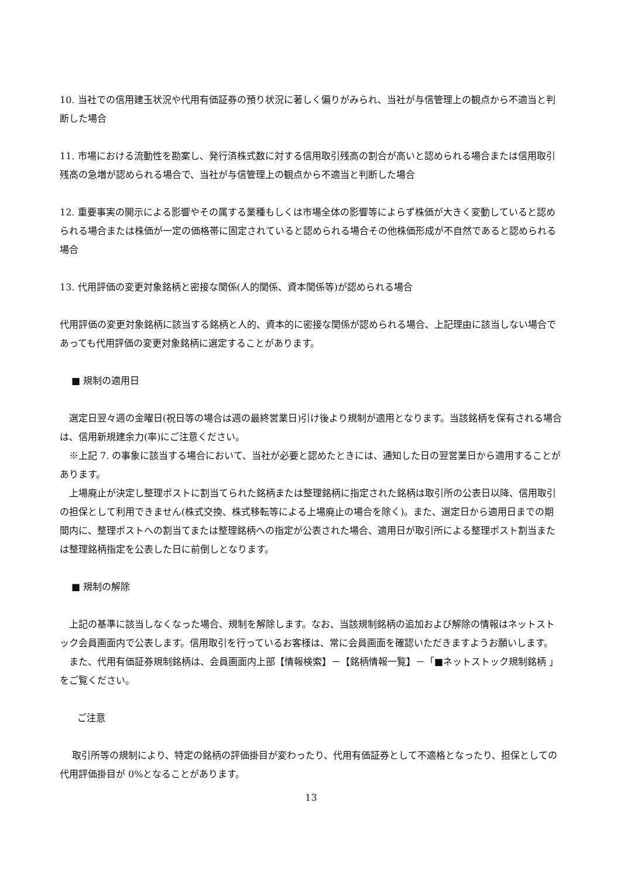10. 当社での信用建玉状況や代用有価証券の預り状況に著しく偏りがみられ、当社が与信管理上の観点から不適当と判断した場合
11. 市場における流動性を勘案し、発行済株式数に対する信用取引残高の割合が高いと認められる場合または信用取引残高の急増が認められる場合で、当社が与信管理上の観点から不適当と判断した場合
12. 重要事実の開示による影響やその属する業種もしくは市場全体の影響等によらず株価が大きく変動していると認められる場合または株価が一定の価格帯に固定されていると認められる場合その他株価形成が不自然であると認められる場合
13. 代用評価の変更対象銘柄と密接な関係(人的関係、資本関係等)が認められる場合
代用評価の変更対象銘柄に該当する銘柄と人的、資本的に密接な関係が認められる場合、上記理由に該当しない場合であっても代用評価の変更対象銘柄に選定することがあります。
■ 規制の適用日
　選定日翌々週の金曜日(祝日等の場合は週の最終営業日)引け後より規制が適用となります。当該銘柄を保有される場合は、信用新規建余力(率)にご注意ください。
　※上記 7. の事象に該当する場合において、当社が必要と認めたときには、通知した日の翌営業日から適用することがあります。
　上場廃止が決定し整理ポストに割当てられた銘柄または整理銘柄に指定された銘柄は取引所の公表日以降、信用取引の担保として利用できません(株式交換、株式移転等による上場廃止の場合を除く)。また、選定日から適用日までの期間内に、整理ポストへの割当てまたは整理銘柄への指定が公表された場合、適用日が取引所による整理ポスト割当または整理銘柄指定を公表した日に前倒しとなります。
■ 規制の解除
　上記の基準に該当しなくなった場合、規制を解除します。なお、当該規制銘柄の追加および解除の情報はネットストック会員画面内で公表します。信用取引を行っているお客様は、常に会員画面を確認いただきますようお願いします。
　また、代用有価証券規制銘柄は、会員画面内上部【情報検索】－【銘柄情報一覧】－「■ネットストック規制銘柄 」をご覧ください。
ご注意
　 取引所等の規制により、特定の銘柄の評価掛目が変わったり、代用有価証券として不適格となったり、担保としての代用評価掛目が 0%となることがあります。
13